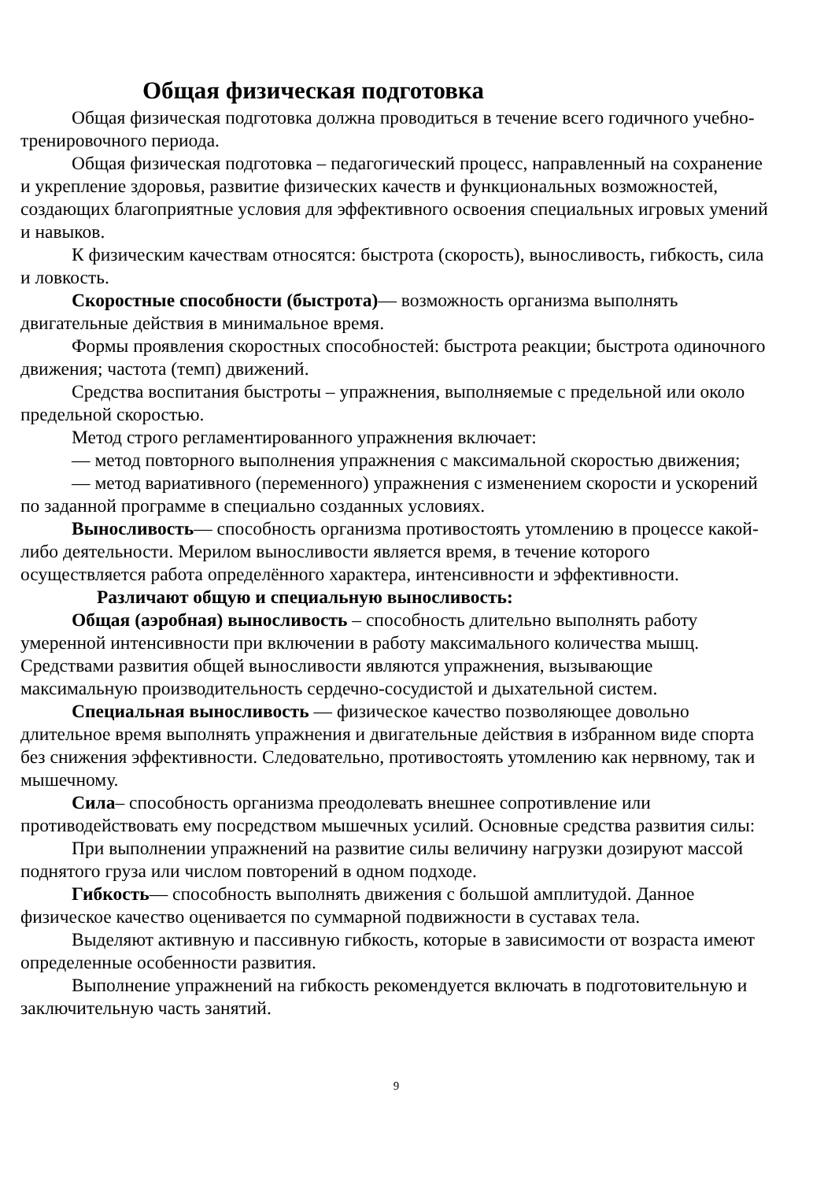Общая физическая подготовка
Общая физическая подготовка должна проводиться в течение всего годичного учебно-тренировочного периода.
Общая физическая подготовка – педагогический процесс, направленный на сохранение и укрепление здоровья, развитие физических качеств и функциональных возможностей, создающих благоприятные условия для эффективного освоения специальных игровых умений и навыков.
К физическим качествам относятся: быстрота (скорость), выносливость, гибкость, сила и ловкость.
Скоростные способности (быстрота)— возможность организма выполнять двигательные действия в минимальное время.
Формы проявления скоростных способностей: быстрота реакции; быстрота одиночного движения; частота (темп) движений.
Средства воспитания быстроты – упражнения, выполняемые с предельной или около предельной скоростью.
Метод строго регламентированного упражнения включает:
— метод повторного выполнения упражнения с максимальной скоростью движения;
— метод вариативного (переменного) упражнения с изменением скорости и ускорений по заданной программе в специально созданных условиях.
Выносливость— способность организма противостоять утомлению в процессе какой-либо деятельности. Мерилом выносливости является время, в течение которого осуществляется работа определённого характера, интенсивности и эффективности.
Различают общую и специальную выносливость:
Общая (аэробная) выносливость – способность длительно выполнять работу умеренной интенсивности при включении в работу максимального количества мышц. Средствами развития общей выносливости являются упражнения, вызывающие максимальную производительность сердечно-сосудистой и дыхательной систем.
Специальная выносливость — физическое качество позволяющее довольно длительное время выполнять упражнения и двигательные действия в избранном виде спорта без снижения эффективности. Следовательно, противостоять утомлению как нервному, так и мышечному.
Сила– способность организма преодолевать внешнее сопротивление или противодействовать ему посредством мышечных усилий. Основные средства развития силы:
При выполнении упражнений на развитие силы величину нагрузки дозируют массой поднятого груза или числом повторений в одном подходе.
Гибкость— способность выполнять движения с большой амплитудой. Данное физическое качество оценивается по суммарной подвижности в суставах тела.
Выделяют активную и пассивную гибкость, которые в зависимости от возраста имеют определенные особенности развития.
Выполнение упражнений на гибкость рекомендуется включать в подготовительную и заключительную часть занятий.
9